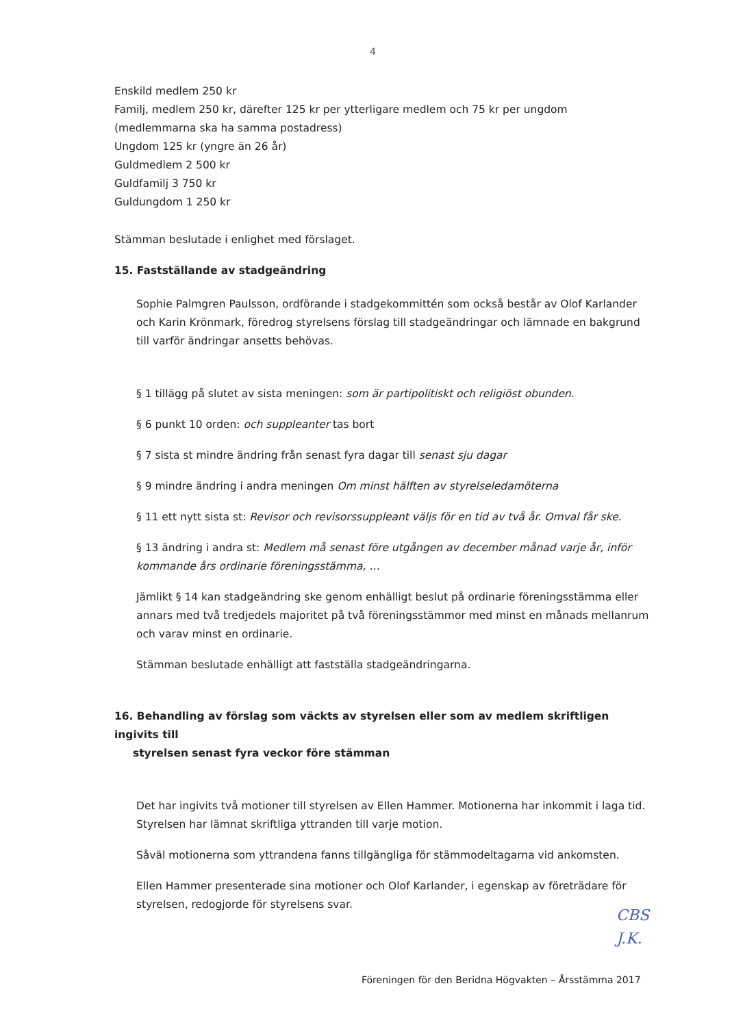4
Enskild medlem 250 kr
Familj, medlem 250 kr, därefter 125 kr per ytterligare medlem och 75 kr per ungdom
(medlemmarna ska ha samma postadress)
Ungdom 125 kr (yngre än 26 år)
Guldmedlem 2 500 kr
Guldfamilj 3 750 kr
Guldungdom 1 250 kr
Stämman beslutade i enlighet med förslaget.
15. Fastställande av stadgeändring
Sophie Palmgren Paulsson, ordförande i stadgekommittén som också består av Olof Karlander och Karin Krönmark, föredrog styrelsens förslag till stadgeändringar och lämnade en bakgrund till varför ändringar ansetts behövas.
§ 1 tillägg på slutet av sista meningen: som är partipolitiskt och religiöst obunden.
§ 6 punkt 10 orden: och suppleanter tas bort
§ 7 sista st mindre ändring från senast fyra dagar till senast sju dagar
§ 9 mindre ändring i andra meningen Om minst hälften av styrelseledamöterna
§ 11 ett nytt sista st: Revisor och revisorssuppleant väljs för en tid av två år. Omval får ske.
§ 13 ändring i andra st: Medlem må senast före utgången av december månad varje år, inför kommande års ordinarie föreningsstämma, …
Jämlikt § 14 kan stadgeändring ske genom enhälligt beslut på ordinarie föreningsstämma eller annars med två tredjedels majoritet på två föreningsstämmor med minst en månads mellanrum och varav minst en ordinarie.
Stämman beslutade enhälligt att fastställa stadgeändringarna.
16. Behandling av förslag som väckts av styrelsen eller som av medlem skriftligen ingivits till
styrelsen senast fyra veckor före stämman
Det har ingivits två motioner till styrelsen av Ellen Hammer. Motionerna har inkommit i laga tid. Styrelsen har lämnat skriftliga yttranden till varje motion.
Såväl motionerna som yttrandena fanns tillgängliga för stämmodeltagarna vid ankomsten.
Ellen Hammer presenterade sina motioner och Olof Karlander, i egenskap av företrädare för styrelsen, redogjorde för styrelsens svar.
CBS
J.K.
Föreningen för den Beridna Högvakten – Årsstämma 2017